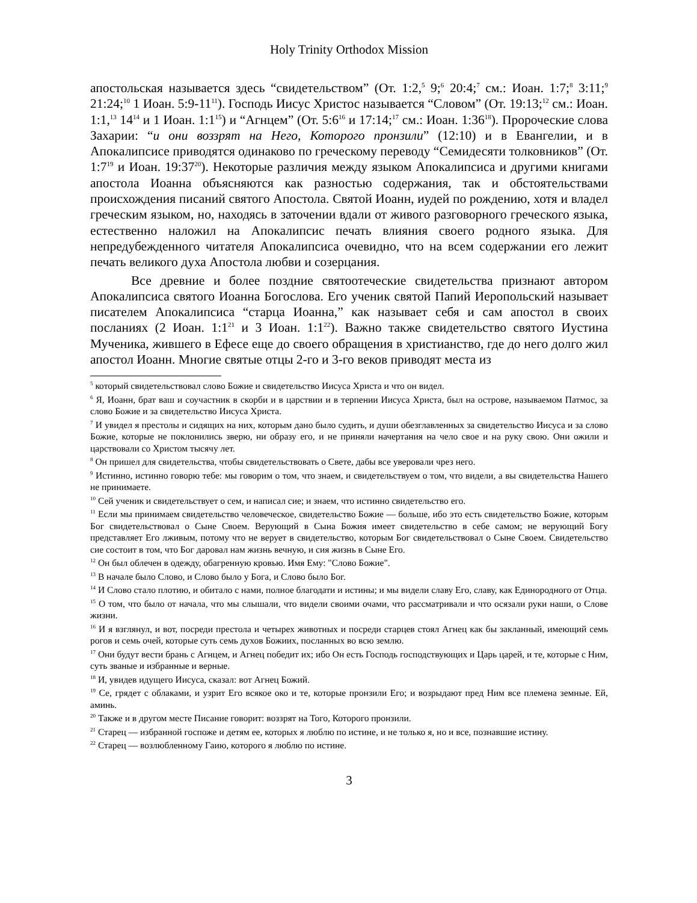Holy Trinity Orthodox Mission
апостольская называется здесь “свидетельством” (От. 1:2,<sup>5</sup> 9;<sup>6</sup> 20:4;<sup>7</sup> см.: Иоан. 1:7;<sup>8</sup> 3:11;<sup>9</sup> 21:24;<sup>10</sup> 1 Иоан. 5:9-11<sup>11</sup>). Господь Иисус Христос называется “Словом” (От. 19:13;<sup>12</sup> см.: Иоан. 1:1,<sup>13</sup> 14<sup>14</sup> и 1 Иоан. 1:1<sup>15</sup>) и “Агнцем” (От. 5:6<sup>16</sup> и 17:14;<sup>17</sup> см.: Иоан. 1:36<sup>18</sup>). Пророческие слова Захарии: “и они воззрят на Него, Которого пронзили” (12:10) и в Евангелии, и в Апокалипсисе приводятся одинаково по греческому переводу “Семидесяти толковников” (От. 1:7<sup>19</sup> и Иоан. 19:37<sup>20</sup>). Некоторые различия между языком Апокалипсиса и другими книгами апостола Иоанна объясняются как разностью содержания, так и обстоятельствами происхождения писаний святого Апостола. Святой Иоанн, иудей по рождению, хотя и владел греческим языком, но, находясь в заточении вдали от живого разговорного греческого языка, естественно наложил на Апокалипсис печать влияния своего родного языка. Для непредубежденного читателя Апокалипсиса очевидно, что на всем содержании его лежит печать великого духа Апостола любви и созерцания.
Все древние и более поздние святоотеческие свидетельства признают автором Апокалипсиса святого Иоанна Богослова. Его ученик святой Папий Иеропольский называет писателем Апокалипсиса “старца Иоанна,” как называет себя и сам апостол в своих посланиях (2 Иоан. 1:1<sup>21</sup> и 3 Иоан. 1:1<sup>22</sup>). Важно также свидетельство святого Иустина Мученика, жившего в Ефесе еще до своего обращения в христианство, где до него долго жил апостол Иоанн. Многие святые отцы 2-го и 3-го веков приводят места из
<sup>5</sup> который свидетельствовал слово Божие и свидетельство Иисуса Христа и что он видел.
<sup>6</sup> Я, Иоанн, брат ваш и соучастник в скорби и в царствии и в терпении Иисуса Христа, был на острове, называемом Патмос, за слово Божие и за свидетельство Иисуса Христа.
<sup>7</sup> И увидел я престолы и сидящих на них, которым дано было судить, и души обезглавленных за свидетельство Иисуса и за слово Божие, которые не поклонились зверю, ни образу его, и не приняли начертания на чело свое и на руку свою. Они ожили и царствовали со Христом тысячу лет.
<sup>8</sup> Он пришел для свидетельства, чтобы свидетельствовать о Свете, дабы все уверовали чрез него.
<sup>9</sup> Истинно, истинно говорю тебе: мы говорим о том, что знаем, и свидетельствуем о том, что видели, а вы свидетельства Нашего не принимаете.
<sup>10</sup> Сей ученик и свидетельствует о сем, и написал сие; и знаем, что истинно свидетельство его.
<sup>11</sup> Если мы принимаем свидетельство человеческое, свидетельство Божие — больше, ибо это есть свидетельство Божие, которым Бог свидетельствовал о Сыне Своем. Верующий в Сына Божия имеет свидетельство в себе самом; не верующий Богу представляет Его лживым, потому что не верует в свидетельство, которым Бог свидетельствовал о Сыне Своем. Свидетельство сие состоит в том, что Бог даровал нам жизнь вечную, и сия жизнь в Сыне Его.
<sup>12</sup> Он был облечен в одежду, обагренную кровью. Имя Ему: "Слово Божие".
<sup>13</sup> В начале было Слово, и Слово было у Бога, и Слово было Бог.
<sup>14</sup> И Слово стало плотию, и обитало с нами, полное благодати и истины; и мы видели славу Его, славу, как Единородного от Отца.
<sup>15</sup> О том, что было от начала, что мы слышали, что видели своими очами, что рассматривали и что осязали руки наши, о Слове жизни.
<sup>16</sup> И я взглянул, и вот, посреди престола и четырех животных и посреди старцев стоял Агнец как бы закланный, имеющий семь рогов и семь очей, которые суть семь духов Божиих, посланных во всю землю.
<sup>17</sup> Они будут вести брань с Агнцем, и Агнец победит их; ибо Он есть Господь господствующих и Царь царей, и те, которые с Ним, суть званые и избранные и верные.
<sup>18</sup> И, увидев идущего Иисуса, сказал: вот Агнец Божий.
<sup>19</sup> Се, грядет с облаками, и узрит Его всякое око и те, которые пронзили Его; и возрыдают пред Ним все племена земные. Ей, аминь.
<sup>20</sup> Также и в другом месте Писание говорит: воззрят на Того, Которого пронзили.
<sup>21</sup> Старец — избранной госпоже и детям ее, которых я люблю по истине, и не только я, но и все, познавшие истину.
<sup>22</sup> Старец — возлюбленному Гаию, которого я люблю по истине.
3